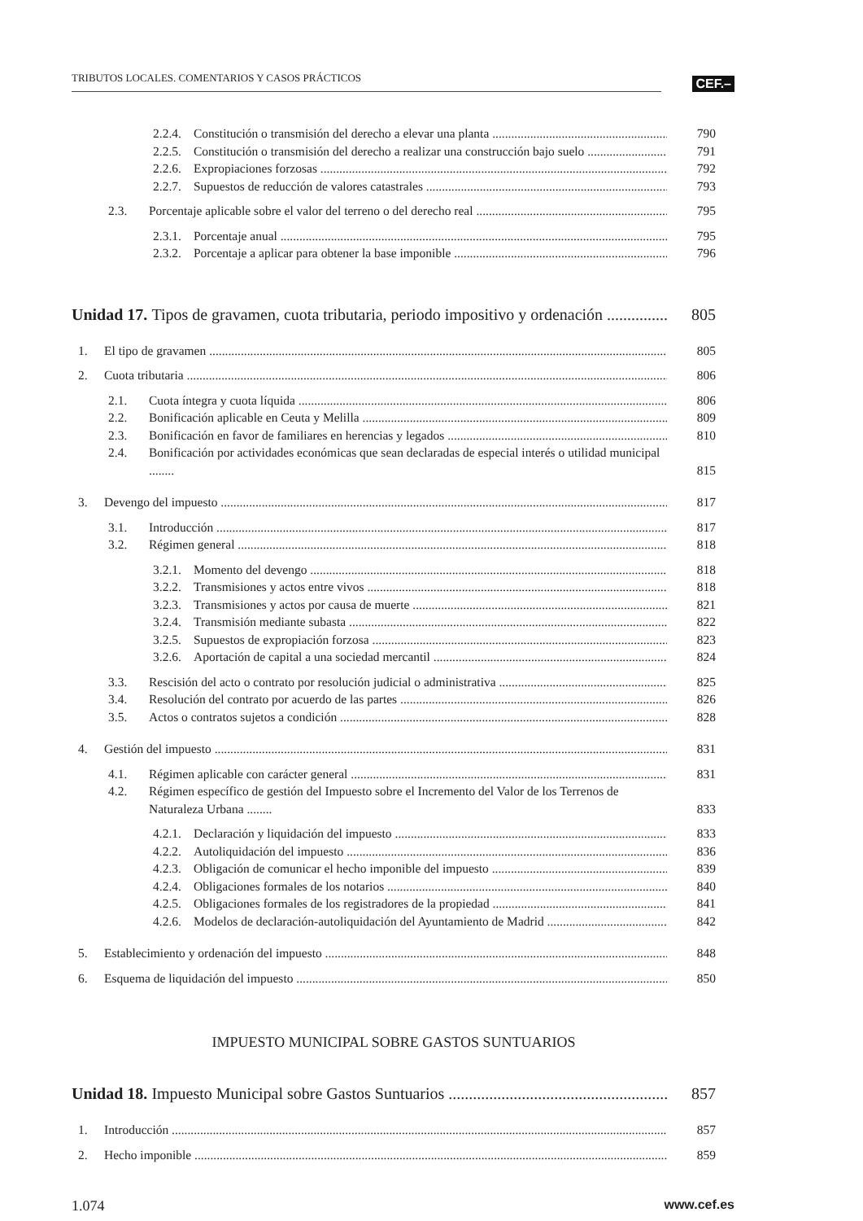TRIBUTOS LOCALES. COMENTARIOS Y CASOS PRÁCTICOS
CEF.–
2.2.4. Constitución o transmisión del derecho a elevar una planta 790
2.2.5. Constitución o transmisión del derecho a realizar una construcción bajo suelo 791
2.2.6. Expropiaciones forzosas 792
2.2.7. Supuestos de reducción de valores catastrales 793
2.3. Porcentaje aplicable sobre el valor del terreno o del derecho real 795
2.3.1. Porcentaje anual 795
2.3.2. Porcentaje a aplicar para obtener la base imponible 796
Unidad 17. Tipos de gravamen, cuota tributaria, periodo impositivo y ordenación 805
1. El tipo de gravamen 805
2. Cuota tributaria 806
2.1. Cuota íntegra y cuota líquida 806
2.2. Bonificación aplicable en Ceuta y Melilla 809
2.3. Bonificación en favor de familiares en herencias y legados 810
2.4. Bonificación por actividades económicas que sean declaradas de especial interés o utilidad municipal ........
815
3. Devengo del impuesto 817
3.1. Introducción 817
3.2. Régimen general 818
3.2.1. Momento del devengo 818
3.2.2. Transmisiones y actos entre vivos 818
3.2.3. Transmisiones y actos por causa de muerte 821
3.2.4. Transmisión mediante subasta 822
3.2.5. Supuestos de expropiación forzosa 823
3.2.6. Aportación de capital a una sociedad mercantil 824
3.3. Rescisión del acto o contrato por resolución judicial o administrativa 825
3.4. Resolución del contrato por acuerdo de las partes 826
3.5. Actos o contratos sujetos a condición 828
4. Gestión del impuesto 831
4.1. Régimen aplicable con carácter general 831
4.2. Régimen específico de gestión del Impuesto sobre el Incremento del Valor de los Terrenos de Naturaleza Urbana ........
833
4.2.1. Declaración y liquidación del impuesto 833
4.2.2. Autoliquidación del impuesto 836
4.2.3. Obligación de comunicar el hecho imponible del impuesto 839
4.2.4. Obligaciones formales de los notarios 840
4.2.5. Obligaciones formales de los registradores de la propiedad 841
4.2.6. Modelos de declaración-autoliquidación del Ayuntamiento de Madrid 842
5. Establecimiento y ordenación del impuesto 848
6. Esquema de liquidación del impuesto 850
IMPUESTO MUNICIPAL SOBRE GASTOS SUNTUARIOS
Unidad 18. Impuesto Municipal sobre Gastos Suntuarios 857
1. Introducción 857
2. Hecho imponible 859
1.074 www.cef.es